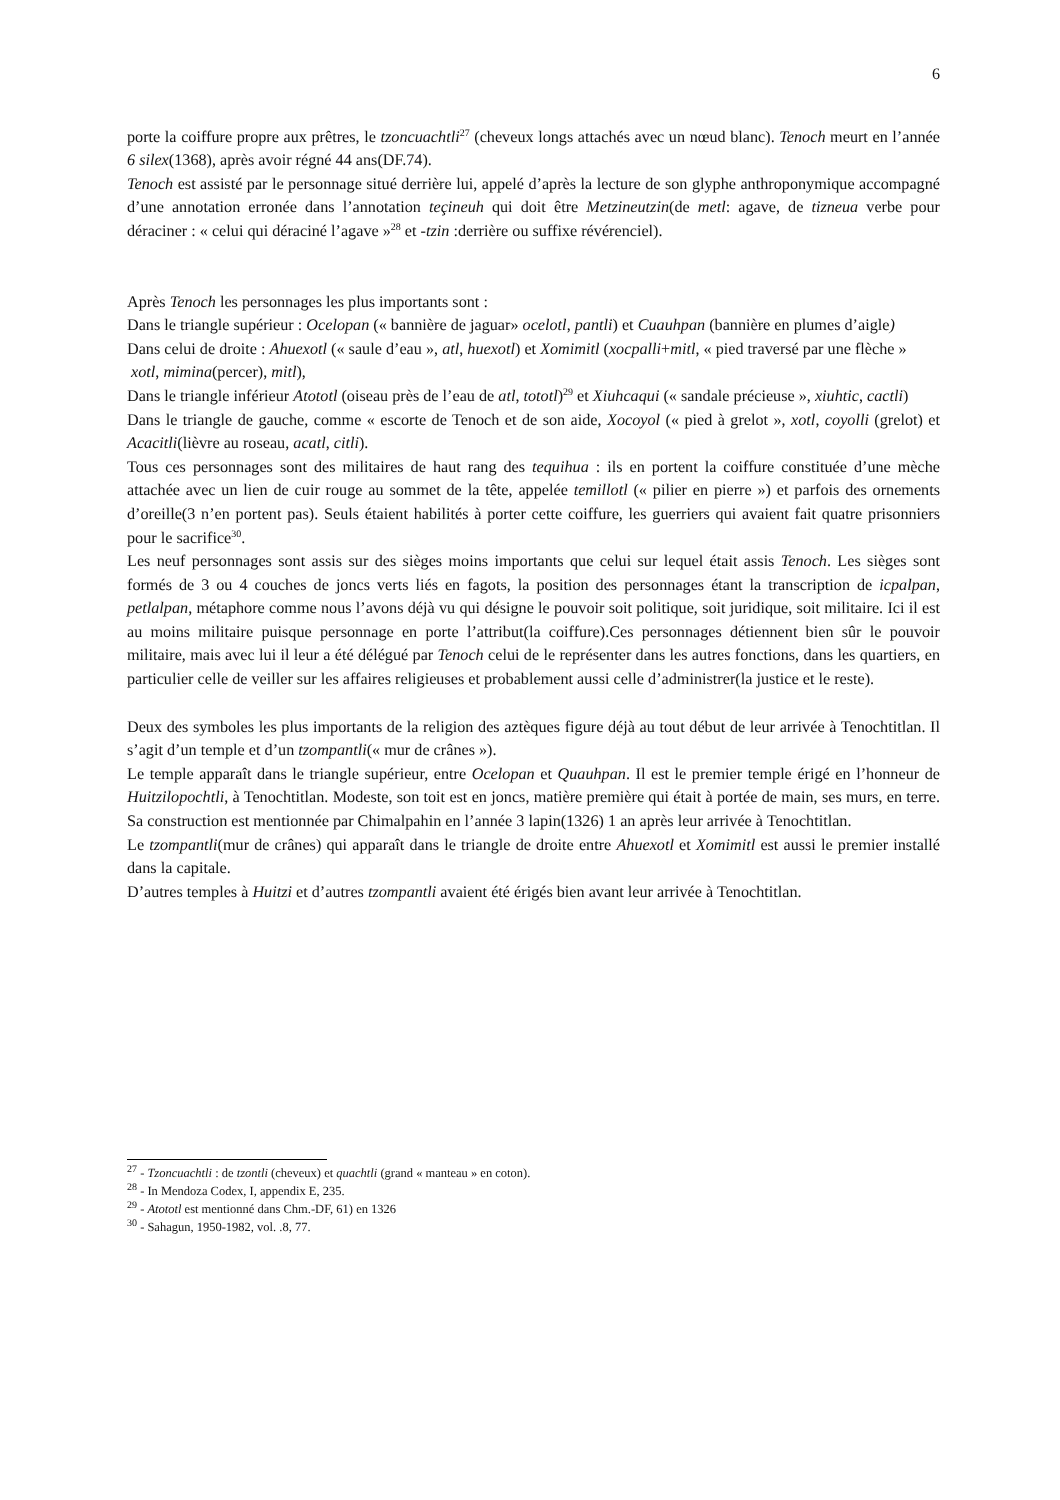6
porte la coiffure propre aux prêtres, le tzoncuachtli<sup>27</sup> (cheveux longs attachés avec un nœud blanc). Tenoch meurt en l’année 6 silex(1368), après avoir régné 44 ans(DF.74).
Tenoch est assisté par le personnage situé derrière lui, appelé d’après la lecture de son glyphe anthroponymique accompagné d’une annotation erronée dans l’annotation teçineuh qui doit être Metzineutzin(de metl: agave, de tizneua verbe pour déraciner : « celui qui déraciné l’agave »<sup>28</sup> et -tzin :derrière ou suffixe révérenciel).
Après Tenoch les personnages les plus importants sont :
Dans le triangle supérieur : Ocelopan (« bannière de jaguar» ocelotl, pantli) et Cuauhpan (bannière en plumes d’aigle)
Dans celui de droite : Ahuexotl (« saule d’eau », atl, huexotl) et Xomimitl (xocpalli+mitl, « pied traversé par une flèche »
xotl, mimina(percer), mitl),
Dans le triangle inférieur Atototl (oiseau près de l’eau de atl, tototl)<sup>29</sup> et Xiuhcaqui (« sandale précieuse », xiuhtic, cactli)
Dans le triangle de gauche, comme « escorte de Tenoch et de son aide, Xocoyol (« pied à grelot », xotl, coyolli (grelot) et Acacitli(lièvre au roseau, acatl, citli).
Tous ces personnages sont des militaires de haut rang des tequihua : ils en portent la coiffure constituée d’une mèche attachée avec un lien de cuir rouge au sommet de la tête, appelée temillotl (« pilier en pierre ») et parfois des ornements d’oreille(3 n’en portent pas). Seuls étaient habilités à porter cette coiffure, les guerriers qui avaient fait quatre prisonniers pour le sacrifice<sup>30</sup>.
Les neuf personnages sont assis sur des sièges moins importants que celui sur lequel était assis Tenoch. Les sièges sont formés de 3 ou 4 couches de joncs verts liés en fagots, la position des personnages étant la transcription de icpalpan, petlalpan, métaphore comme nous l’avons déjà vu qui désigne le pouvoir soit politique, soit juridique, soit militaire. Ici il est au moins militaire puisque personnage en porte l’attribut(la coiffure).Ces personnages détiennent bien sûr le pouvoir militaire, mais avec lui il leur a été délégué par Tenoch celui de le représenter dans les autres fonctions, dans les quartiers, en particulier celle de veiller sur les affaires religieuses et probablement aussi celle d’administrer(la justice et le reste).
Deux des symboles les plus importants de la religion des aztèques figure déjà au tout début de leur arrivée à Tenochtitlan. Il s’agit d’un temple et d’un tzompantli(« mur de crânes »).
Le temple apparaît dans le triangle supérieur, entre Ocelopan et Quauhpan. Il est le premier temple érigé en l’honneur de Huitzilopochtli, à Tenochtitlan. Modeste, son toit est en joncs, matière première qui était à portée de main, ses murs, en terre. Sa construction est mentionnée par Chimalpahin en l’année 3 lapin(1326) 1 an après leur arrivée à Tenochtitlan.
Le tzompantli(mur de crânes) qui apparaît dans le triangle de droite entre Ahuexotl et Xomimitl est aussi le premier installé dans la capitale.
D’autres temples à Huitzi et d’autres tzompantli avaient été érigés bien avant leur arrivée à Tenochtitlan.
<sup>27</sup> - Tzoncuachtli : de tzontli (cheveux) et quachtli (grand « manteau » en coton).
<sup>28</sup> - In Mendoza Codex, I, appendix E, 235.
<sup>29</sup> - Atototl est mentionné dans Chm.-DF, 61) en 1326
<sup>30</sup> - Sahagun, 1950-1982, vol. .8, 77.